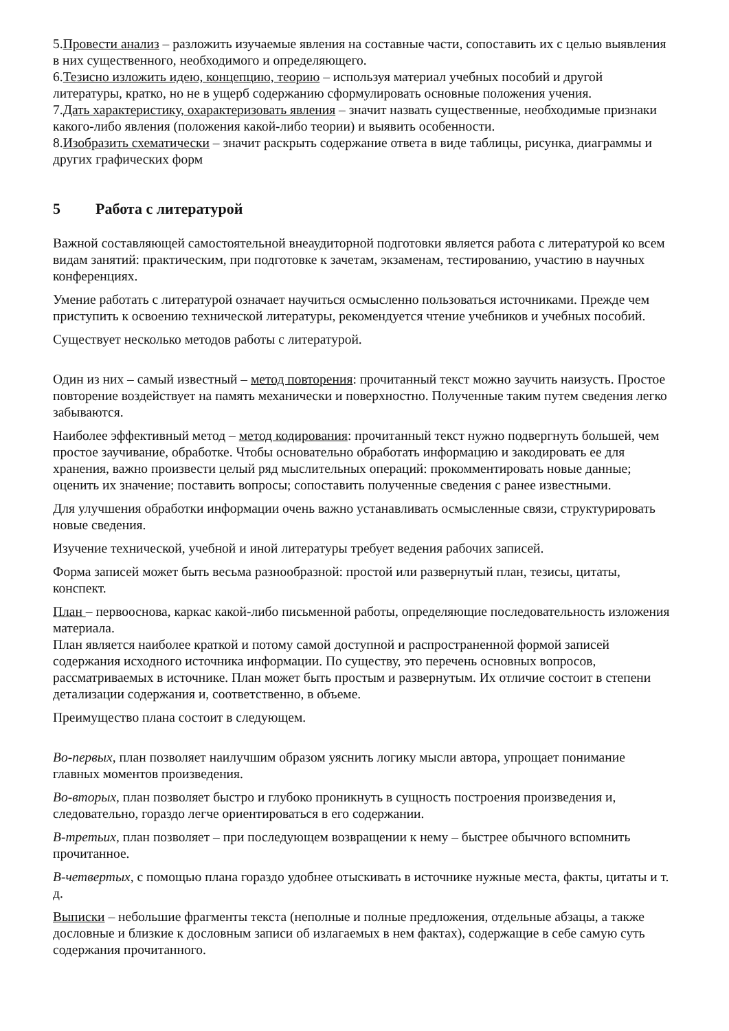5.Провести анализ – разложить изучаемые явления на составные части, сопоставить их с целью выявления в них существенного, необходимого и определяющего.
6.Тезисно изложить идею, концепцию, теорию – используя материал учебных пособий и другой литературы, кратко, но не в ущерб содержанию сформулировать основные положения учения.
7.Дать характеристику, охарактеризовать явления – значит назвать существенные, необходимые признаки какого-либо явления (положения какой-либо теории) и выявить особенности.
8.Изобразить схематически – значит раскрыть содержание ответа в виде таблицы, рисунка, диаграммы и других графических форм
5 Работа с литературой
Важной составляющей самостоятельной внеаудиторной подготовки является работа с литературой ко всем видам занятий: практическим, при подготовке к зачетам, экзаменам, тестированию, участию в научных конференциях.
Умение работать с литературой означает научиться осмысленно пользоваться источниками. Прежде чем приступить к освоению технической литературы, рекомендуется чтение учебников и учебных пособий.
Существует несколько методов работы с литературой.
Один из них – самый известный – метод повторения: прочитанный текст можно заучить наизусть. Простое повторение воздействует на память механически и поверхностно. Полученные таким путем сведения легко забываются.
Наиболее эффективный метод – метод кодирования: прочитанный текст нужно подвергнуть большей, чем простое заучивание, обработке. Чтобы основательно обработать информацию и закодировать ее для хранения, важно произвести целый ряд мыслительных операций: прокомментировать новые данные; оценить их значение; поставить вопросы; сопоставить полученные сведения с ранее известными.
Для улучшения обработки информации очень важно устанавливать осмысленные связи, структурировать новые сведения.
Изучение технической, учебной и иной литературы требует ведения рабочих записей.
Форма записей может быть весьма разнообразной: простой или развернутый план, тезисы, цитаты, конспект.
План – первооснова, каркас какой-либо письменной работы, определяющие последовательность изложения материала.
План является наиболее краткой и потому самой доступной и распространенной формой записей содержания исходного источника информации. По существу, это перечень основных вопросов, рассматриваемых в источнике. План может быть простым и развернутым. Их отличие состоит в степени детализации содержания и, соответственно, в объеме.
Преимущество плана состоит в следующем.
Во-первых, план позволяет наилучшим образом уяснить логику мысли автора, упрощает понимание главных моментов произведения.
Во-вторых, план позволяет быстро и глубоко проникнуть в сущность построения произведения и, следовательно, гораздо легче ориентироваться в его содержании.
В-третьих, план позволяет – при последующем возвращении к нему – быстрее обычного вспомнить прочитанное.
В-четвертых, с помощью плана гораздо удобнее отыскивать в источнике нужные места, факты, цитаты и т. д.
Выписки – небольшие фрагменты текста (неполные и полные предложения, отдельные абзацы, а также дословные и близкие к дословным записи об излагаемых в нем фактах), содержащие в себе самую суть содержания прочитанного.